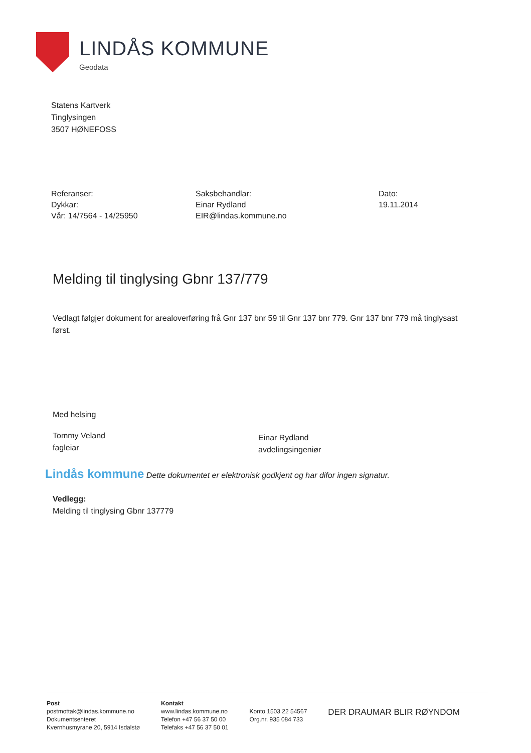LINDÅS KOMMUNE
Geodata
Statens Kartverk
Tinglysingen
3507 HØNEFOSS
Referanser:
Dykkar:
Vår: 14/7564 - 14/25950
Saksbehandlar:
Einar Rydland
EIR@lindas.kommune.no
Dato:
19.11.2014
Melding til tinglysing Gbnr 137/779
Vedlagt følgjer dokument for arealoverføring frå Gnr 137 bnr 59 til Gnr 137 bnr 779. Gnr 137 bnr 779 må tinglysast først.
Med helsing
Tommy Veland
fagleiar
Einar Rydland
avdelingsingeniør
Lindås kommune Dette dokumentet er elektronisk godkjent og har difor ingen signatur.
Vedlegg:
Melding til tinglysing Gbnr 137779
Post
postmottak@lindas.kommune.no
Dokumentsenteret
Kvernhusmyrane 20, 5914 Isdalstø
Kontakt
www.lindas.kommune.no
Telefon +47 56 37 50 00
Telefaks +47 56 37 50 01
Konto 1503 22 54567
Org.nr. 935 084 733
DER DRAUMAR BLIR RØYNDOM